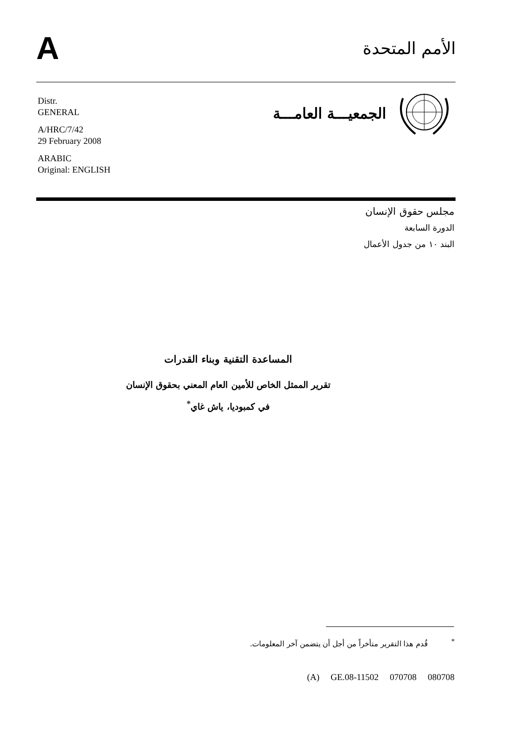A
الأمم المتحدة
Distr.
GENERAL
A/HRC/7/42
29 February 2008
ARABIC
Original: ENGLISH
الجمعيـــة العامـــة
مجلس حقوق الإنسان
الدورة السابعة
البند ١٠ من جدول الأعمال
المساعدة التقنية وبناء القدرات
تقرير الممثل الخاص للأمين العام المعني بحقوق الإنسان
في كمبوديا، ياش غاي<sup>*</sup>
<sup>*</sup> قُدم هذا التقرير متأخراً من أجل أن يتضمن آخر المعلومات.
(A) GE.08-11502 070708 080708